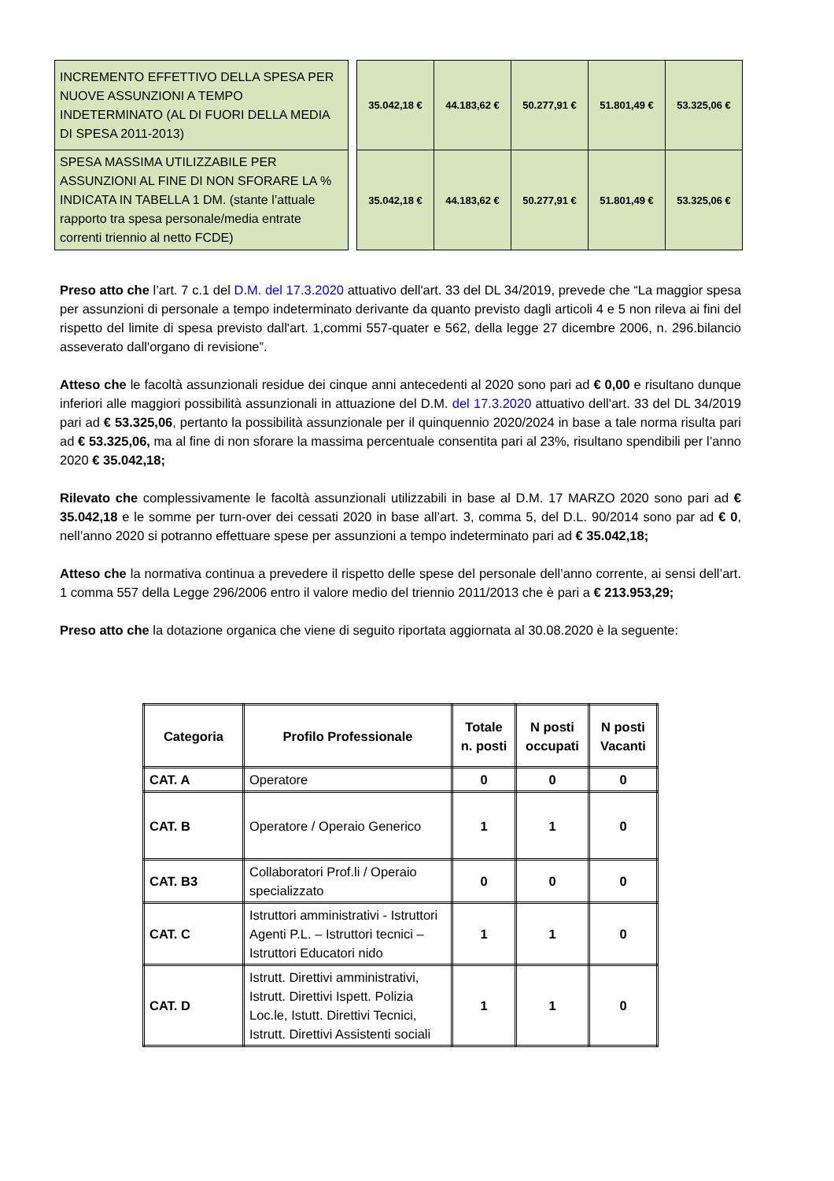| INCREMENTO EFFETTIVO DELLA SPESA PER NUOVE ASSUNZIONI A TEMPO INDETERMINATO (AL DI FUORI DELLA MEDIA DI SPESA 2011-2013) | | 35.042,18 € | 44.183,62 € | 50.277,91 € | 51.801,49 € | 53.325,06 € |
| SPESA MASSIMA UTILIZZABILE PER ASSUNZIONI AL FINE DI NON SFORARE LA % INDICATA IN TABELLA 1 DM. (stante l’attuale rapporto tra spesa personale/media entrate correnti triennio al netto FCDE) | | 35.042,18 € | 44.183,62 € | 50.277,91 € | 51.801,49 € | 53.325,06 € |
Preso atto che l’art. 7 c.1 del D.M. del 17.3.2020 attuativo dell'art. 33 del DL 34/2019, prevede che “La maggior spesa per assunzioni di personale a tempo indeterminato derivante da quanto previsto dagli articoli 4 e 5 non rileva ai fini del rispetto del limite di spesa previsto dall'art. 1,commi 557-quater e 562, della legge 27 dicembre 2006, n. 296.bilancio asseverato dall'organo di revisione”.
Atteso che le facoltà assunzionali residue dei cinque anni antecedenti al 2020 sono pari ad € 0,00 e risultano dunque inferiori alle maggiori possibilità assunzionali in attuazione del D.M. del 17.3.2020 attuativo dell'art. 33 del DL 34/2019 pari ad € 53.325,06, pertanto la possibilità assunzionale per il quinquennio 2020/2024 in base a tale norma risulta pari ad € 53.325,06, ma al fine di non sforare la massima percentuale consentita pari al 23%, risultano spendibili per l’anno 2020 € 35.042,18;
Rilevato che complessivamente le facoltà assunzionali utilizzabili in base al D.M. 17 MARZO 2020 sono pari ad € 35.042,18 e le somme per turn-over dei cessati 2020 in base all’art. 3, comma 5, del D.L. 90/2014 sono par ad € 0, nell’anno 2020 si potranno effettuare spese per assunzioni a tempo indeterminato pari ad € 35.042,18;
Atteso che la normativa continua a prevedere il rispetto delle spese del personale dell’anno corrente, ai sensi dell’art. 1 comma 557 della Legge 296/2006 entro il valore medio del triennio 2011/2013 che è pari a € 213.953,29;
Preso atto che la dotazione organica che viene di seguito riportata aggiornata al 30.08.2020 è la seguente:
| Categoria | Profilo Professionale | Totale n. posti | N posti occupati | N posti Vacanti |
| --- | --- | --- | --- | --- |
| CAT. A | Operatore | 0 | 0 | 0 |
| CAT. B | Operatore / Operaio Generico | 1 | 1 | 0 |
| CAT. B3 | Collaboratori Prof.li / Operaio specializzato | 0 | 0 | 0 |
| CAT. C | Istruttori amministrativi - Istruttori Agenti P.L. – Istruttori tecnici – Istruttori Educatori nido | 1 | 1 | 0 |
| CAT. D | Istrutt. Direttivi amministrativi, Istrutt. Direttivi Ispett. Polizia Loc.le, Istutt. Direttivi Tecnici, Istrutt. Direttivi Assistenti sociali | 1 | 1 | 0 |